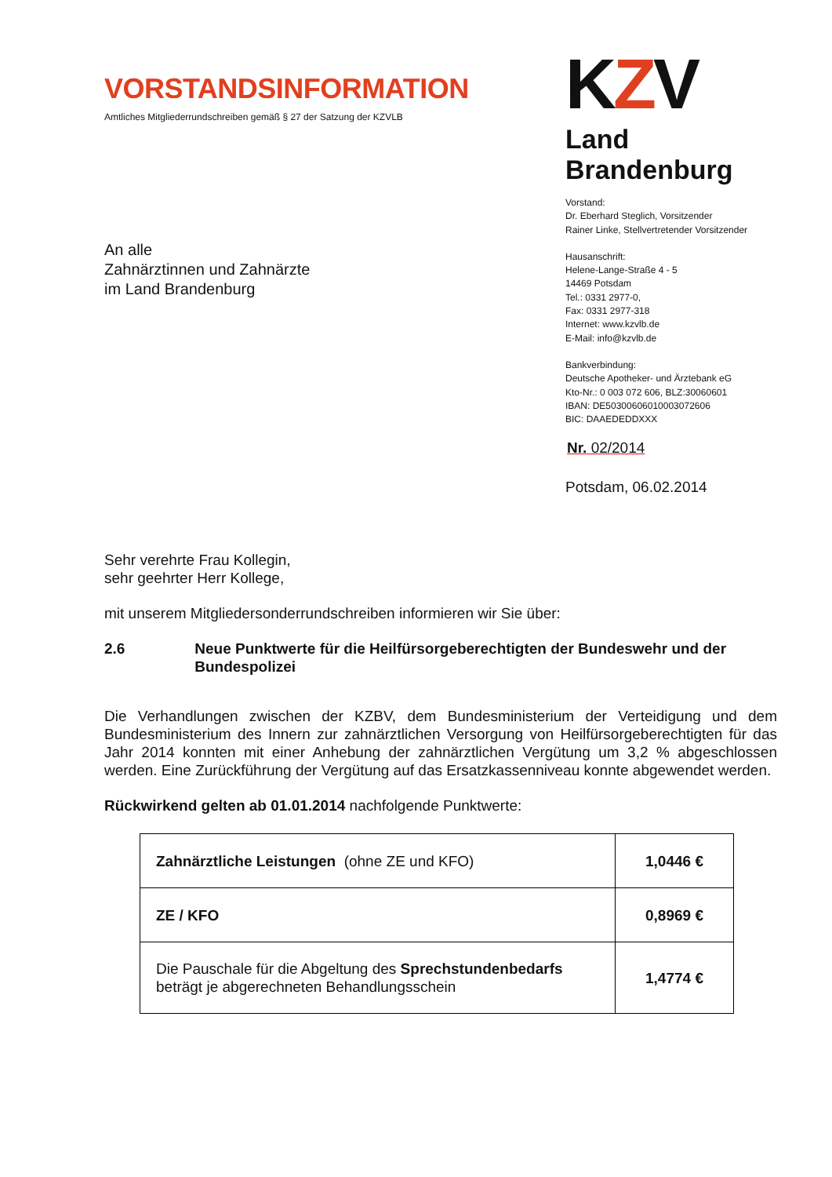VORSTANDSINFORMATION
Amtliches Mitgliederrundschreiben gemäß § 27 der Satzung der KZVLB
An alle
Zahnärztinnen und Zahnärzte
im Land Brandenburg
KZV
Land Brandenburg
Vorstand:
Dr. Eberhard Steglich, Vorsitzender
Rainer Linke, Stellvertretender Vorsitzender
Hausanschrift:
Helene-Lange-Straße 4 - 5
14469 Potsdam
Tel.: 0331 2977-0,
Fax: 0331 2977-318
Internet: www.kzvlb.de
E-Mail: info@kzvlb.de
Bankverbindung:
Deutsche Apotheker- und Ärztebank eG
Kto-Nr.: 0 003 072 606, BLZ:30060601
IBAN: DE50300606010003072606
BIC: DAAEDEDDXXX
Nr. 02/2014
Potsdam, 06.02.2014
Sehr verehrte Frau Kollegin,
sehr geehrter Herr Kollege,
mit unserem Mitgliedersonderrundschreiben informieren wir Sie über:
2.6 Neue Punktwerte für die Heilfürsorgeberechtigten der Bundeswehr und der Bundespolizei
Die Verhandlungen zwischen der KZBV, dem Bundesministerium der Verteidigung und dem Bundesministerium des Innern zur zahnärztlichen Versorgung von Heilfürsorgeberechtigten für das Jahr 2014 konnten mit einer Anhebung der zahnärztlichen Vergütung um 3,2 % abgeschlossen werden. Eine Zurückführung der Vergütung auf das Ersatzkassenniveau konnte abgewendet werden.
Rückwirkend gelten ab 01.01.2014 nachfolgende Punktwerte:
| Zahnärztliche Leistungen (ohne ZE und KFO) | 1,0446 € |
| ZE / KFO | 0,8969 € |
| Die Pauschale für die Abgeltung des Sprechstundenbedarfs beträgt je abgerechneten Behandlungsschein | 1,4774 € |